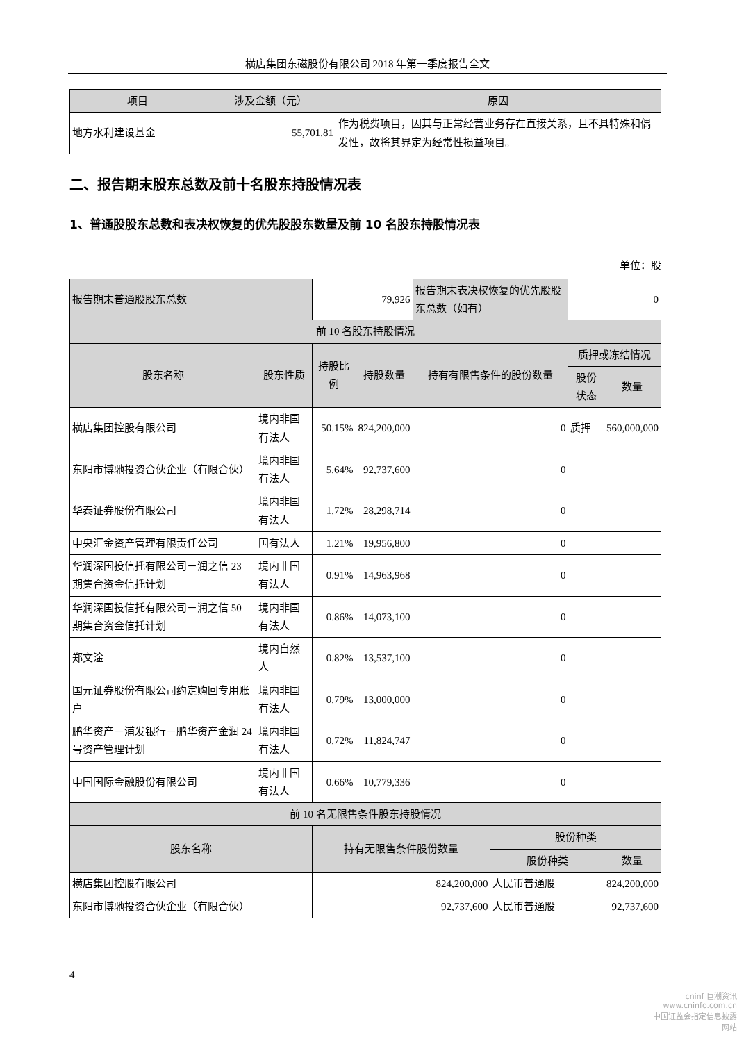横店集团东磁股份有限公司 2018 年第一季度报告全文
| 项目 | 涉及金额（元） | 原因 |
| --- | --- | --- |
| 地方水利建设基金 | 55,701.81 | 作为税费项目，因其与正常经营业务存在直接关系，且不具特殊和偶发性，故将其界定为经常性损益项目。 |
二、报告期末股东总数及前十名股东持股情况表
1、普通股股东总数和表决权恢复的优先股股东数量及前 10 名股东持股情况表
单位：股
| 报告期末普通股股东总数 | | 79,926 | | 报告期末表决权恢复的优先股股东总数（如有） | | 0 | |
| 前 10 名股东持股情况 | | | | | | | |
| 股东名称 | 股东性质 | 持股比例 | 持股数量 | 持有有限售条件的股份数量 | | 质押或冻结情况 | |
| | | | | | | 股份状态 | 数量 |
| 横店集团控股有限公司 | 境内非国有法人 | 50.15% | 824,200,000 | 0 | | 质押 | 560,000,000 |
| 东阳市博驰投资合伙企业（有限合伙） | 境内非国有法人 | 5.64% | 92,737,600 | 0 | | | |
| 华泰证券股份有限公司 | 境内非国有法人 | 1.72% | 28,298,714 | 0 | | | |
| 中央汇金资产管理有限责任公司 | 国有法人 | 1.21% | 19,956,800 | 0 | | | |
| 华润深国投信托有限公司－润之信 23 期集合资金信托计划 | 境内非国有法人 | 0.91% | 14,963,968 | 0 | | | |
| 华润深国投信托有限公司－润之信 50 期集合资金信托计划 | 境内非国有法人 | 0.86% | 14,073,100 | 0 | | | |
| 郑文淦 | 境内自然人 | 0.82% | 13,537,100 | 0 | | | |
| 国元证券股份有限公司约定购回专用账户 | 境内非国有法人 | 0.79% | 13,000,000 | 0 | | | |
| 鹏华资产－浦发银行－鹏华资产金润 24 号资产管理计划 | 境内非国有法人 | 0.72% | 11,824,747 | 0 | | | |
| 中国国际金融股份有限公司 | 境内非国有法人 | 0.66% | 10,779,336 | 0 | | | |
| 前 10 名无限售条件股东持股情况 | | | | | | | |
| 股东名称 | | 持有无限售条件股份数量 | | | 股份种类 | | |
| | | | | | 股份种类 | | 数量 |
| 横店集团控股有限公司 | | 824,200,000 | | | 人民币普通股 | | 824,200,000 |
| 东阳市博驰投资合伙企业（有限合伙） | | 92,737,600 | | | 人民币普通股 | | 92,737,600 |
4
cninf 巨潮资讯
www.cninfo.com.cn
中国证监会指定信息披露网站